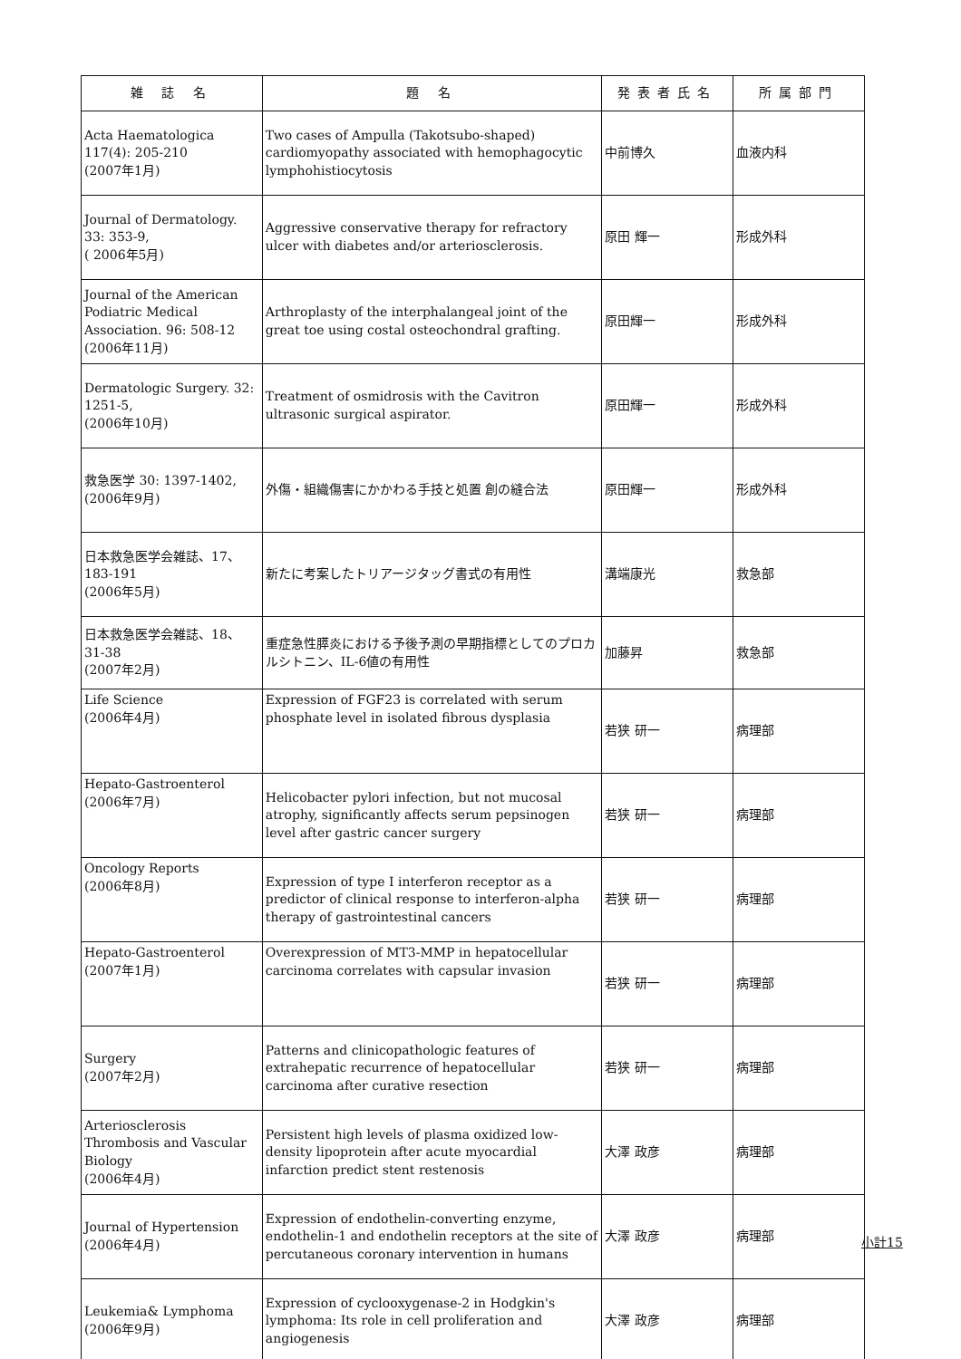| 雑 誌 名 | 題 名 | 発表者氏名 | 所属部門 |
| --- | --- | --- | --- |
| Acta Haematologica 117(4): 205-210 (2007年1月) | Two cases of Ampulla (Takotsubo-shaped) cardiomyopathy associated with hemophagocytic lymphohistiocytosis | 中前博久 | 血液内科 |
| Journal of Dermatology. 33: 353-9, ( 2006年5月) | Aggressive conservative therapy for refractory ulcer with diabetes and/or arteriosclerosis. | 原田 輝一 | 形成外科 |
| Journal of the American Podiatric Medical Association. 96: 508-12 (2006年11月) | Arthroplasty of the interphalangeal joint of the great toe using costal osteochondral grafting. | 原田輝一 | 形成外科 |
| Dermatologic Surgery. 32: 1251-5, (2006年10月) | Treatment of osmidrosis with the Cavitron ultrasonic surgical aspirator. | 原田輝一 | 形成外科 |
| 救急医学 30: 1397-1402, (2006年9月) | 外傷・組織傷害にかかわる手技と処置 創の縫合法 | 原田輝一 | 形成外科 |
| 日本救急医学会雑誌、17、 183-191 (2006年5月) | 新たに考案したトリアージタッグ書式の有用性 | 溝端康光 | 救急部 |
| 日本救急医学会雑誌、18、 31-38 (2007年2月) | 重症急性膵炎における予後予測の早期指標としてのプロカルシトニン、IL-6値の有用性 | 加藤昇 | 救急部 |
| Life Science (2006年4月) | Expression of FGF23 is correlated with serum phosphate level in isolated fibrous dysplasia | 若狭 研一 | 病理部 |
| Hepato-Gastroenterol (2006年7月) | Helicobacter pylori infection, but not mucosal atrophy, significantly affects serum pepsinogen level after gastric cancer surgery | 若狭 研一 | 病理部 |
| Oncology Reports (2006年8月) | Expression of type I interferon receptor as a predictor of clinical response to interferon-alpha therapy of gastrointestinal cancers | 若狭 研一 | 病理部 |
| Hepato-Gastroenterol (2007年1月) | Overexpression of MT3-MMP in hepatocellular carcinoma correlates with capsular invasion | 若狭 研一 | 病理部 |
| Surgery (2007年2月) | Patterns and clinicopathologic features of extrahepatic recurrence of hepatocellular carcinoma after curative resection | 若狭 研一 | 病理部 |
| Arteriosclerosis Thrombosis and Vascular Biology (2006年4月) | Persistent high levels of plasma oxidized low-density lipoprotein after acute myocardial infarction predict stent restenosis | 大澤 政彦 | 病理部 |
| Journal of Hypertension (2006年4月) | Expression of endothelin-converting enzyme, endothelin-1 and endothelin receptors at the site of percutaneous coronary intervention in humans | 大澤 政彦 | 病理部 |
| Leukemia& Lymphoma (2006年9月) | Expression of cyclooxygenase-2 in Hodgkin's lymphoma: Its role in cell proliferation and angiogenesis | 大澤 政彦 | 病理部 |
小計15